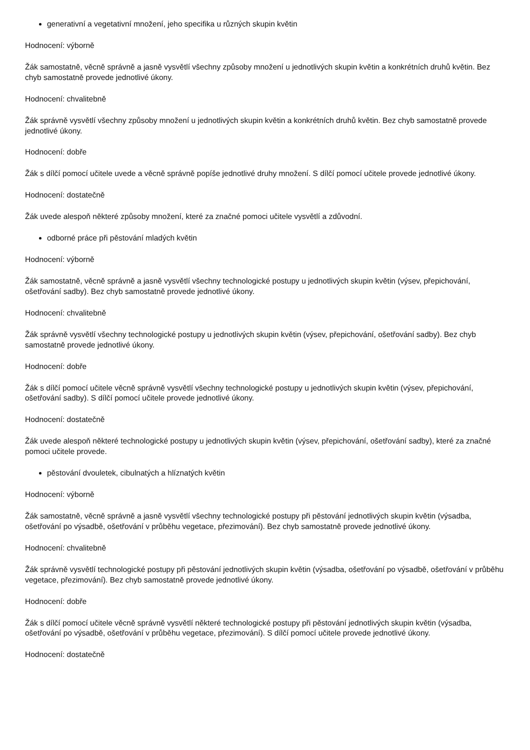generativní a vegetativní množení, jeho specifika u různých skupin květin
Hodnocení: výborně
Žák samostatně, věcně správně a jasně vysvětlí všechny způsoby množení u jednotlivých skupin květin a konkrétních druhů květin. Bez chyb samostatně provede jednotlivé úkony.
Hodnocení: chvalitebně
Žák správně vysvětlí všechny způsoby množení u jednotlivých skupin květin a konkrétních druhů květin. Bez chyb samostatně provede jednotlivé úkony.
Hodnocení: dobře
Žák s dílčí pomocí učitele uvede a věcně správně popíše jednotlivé druhy množení. S dílčí pomocí učitele provede jednotlivé úkony.
Hodnocení: dostatečně
Žák uvede alespoň některé způsoby množení, které za značné pomoci učitele vysvětlí a zdůvodní.
odborné práce při pěstování mladých květin
Hodnocení: výborně
Žák samostatně, věcně správně a jasně vysvětlí všechny technologické postupy u jednotlivých skupin květin (výsev, přepichování, ošetřování sadby). Bez chyb samostatně provede jednotlivé úkony.
Hodnocení: chvalitebně
Žák správně vysvětlí všechny technologické postupy u jednotlivých skupin květin (výsev, přepichování, ošetřování sadby). Bez chyb samostatně provede jednotlivé úkony.
Hodnocení: dobře
Žák s dílčí pomocí učitele věcně správně vysvětlí všechny technologické postupy u jednotlivých skupin květin (výsev, přepichování, ošetřování sadby). S dílčí pomocí učitele provede jednotlivé úkony.
Hodnocení: dostatečně
Žák uvede alespoň některé technologické postupy u jednotlivých skupin květin (výsev, přepichování, ošetřování sadby), které za značné pomoci učitele provede.
pěstování dvouletek, cibulnatých a hlíznatých květin
Hodnocení: výborně
Žák samostatně, věcně správně a jasně vysvětlí všechny technologické postupy při pěstování jednotlivých skupin květin (výsadba, ošetřování po výsadbě, ošetřování v průběhu vegetace, přezimování). Bez chyb samostatně provede jednotlivé úkony.
Hodnocení: chvalitebně
Žák správně vysvětlí technologické postupy při pěstování jednotlivých skupin květin (výsadba, ošetřování po výsadbě, ošetřování v průběhu vegetace, přezimování). Bez chyb samostatně provede jednotlivé úkony.
Hodnocení: dobře
Žák s dílčí pomocí učitele věcně správně vysvětlí některé technologické postupy při pěstování jednotlivých skupin květin (výsadba, ošetřování po výsadbě, ošetřování v průběhu vegetace, přezimování). S dílčí pomocí učitele provede jednotlivé úkony.
Hodnocení: dostatečně